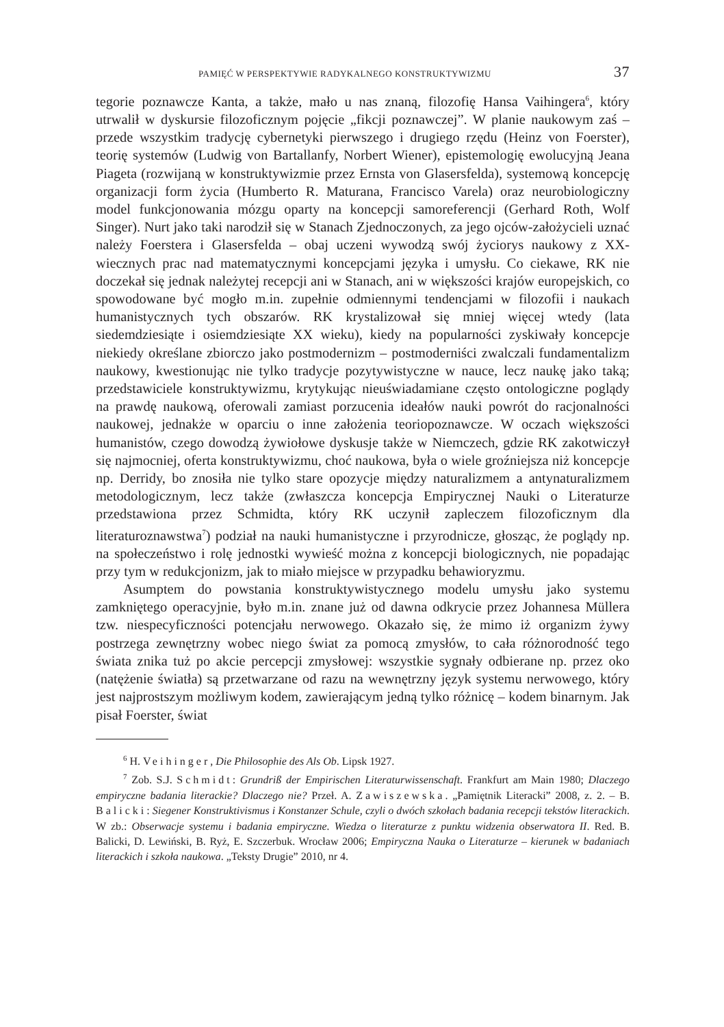PAMIĘĆ W PERSPEKTYWIE RADYKALNEGO KONSTRUKTYWIZMU 37
tegorie poznawcze Kanta, a także, mało u nas znaną, filozofię Hansa Vaihingera<sup>6</sup>, który utrwalił w dyskursie filozoficznym pojęcie „fikcji poznawczej”. W planie naukowym zaś – przede wszystkim tradycję cybernetyki pierwszego i drugiego rzędu (Heinz von Foerster), teorię systemów (Ludwig von Bartallanfy, Norbert Wiener), epistemologię ewolucyjną Jeana Piageta (rozwijaną w konstruktywizmie przez Ernsta von Glasersfelda), systemową koncepcję organizacji form życia (Humberto R. Maturana, Francisco Varela) oraz neurobiologiczny model funkcjonowania mózgu oparty na koncepcji samoreferencji (Gerhard Roth, Wolf Singer). Nurt jako taki narodził się w Stanach Zjednoczonych, za jego ojców-założycieli uznać należy Foerstera i Glasersfelda – obaj uczeni wywodzą swój życiorys naukowy z XX-wiecznych prac nad matematycznymi koncepcjami języka i umysłu. Co ciekawe, RK nie doczekał się jednak należytej recepcji ani w Stanach, ani w większości krajów europejskich, co spowodowane być mogło m.in. zupełnie odmiennymi tendencjami w filozofii i naukach humanistycznych tych obszarów. RK krystalizował się mniej więcej wtedy (lata siedemdziesiąte i osiemdziesiąte XX wieku), kiedy na popularności zyskiwały koncepcje niekiedy określane zbiorczo jako postmodernizm – postmoderniści zwalczali fundamentalizm naukowy, kwestionując nie tylko tradycje pozytywistyczne w nauce, lecz naukę jako taką; przedstawiciele konstruktywizmu, krytykując nieuświadamiane często ontologiczne poglądy na prawdę naukową, oferowali zamiast porzucenia ideałów nauki powrót do racjonalności naukowej, jednakże w oparciu o inne założenia teoriopoznawcze. W oczach większości humanistów, czego dowodzą żywiołowe dyskusje także w Niemczech, gdzie RK zakotwiczył się najmocniej, oferta konstruktywizmu, choć naukowa, była o wiele groźniejsza niż koncepcje np. Derridy, bo znosiła nie tylko stare opozycje między naturalizmem a antynaturalizmem metodologicznym, lecz także (zwłaszcza koncepcja Empirycznej Nauki o Literaturze przedstawiona przez Schmidta, który RK uczynił zapleczem filozoficznym dla literaturoznawstwa<sup>7</sup>) podział na nauki humanistyczne i przyrodnicze, głosząc, że poglądy np. na społeczeństwo i rolę jednostki wywieść można z koncepcji biologicznych, nie popadając przy tym w redukcjonizm, jak to miało miejsce w przypadku behawioryzmu.
Asumptem do powstania konstruktywistycznego modelu umysłu jako systemu zamkniętego operacyjnie, było m.in. znane już od dawna odkrycie przez Johannesa Müllera tzw. niespecyficzności potencjału nerwowego. Okazało się, że mimo iż organizm żywy postrzega zewnętrzny wobec niego świat za pomocą zmysłów, to cała różnorodność tego świata znika tuż po akcie percepcji zmysłowej: wszystkie sygnały odbierane np. przez oko (natężenie światła) są przetwarzane od razu na wewnętrzny język systemu nerwowego, który jest najprostszym możliwym kodem, zawierającym jedną tylko różnicę – kodem binarnym. Jak pisał Foerster, świat
<sup>6</sup> H. Veihinger, Die Philosophie des Als Ob. Lipsk 1927.
<sup>7</sup> Zob. S.J. Schmidt: Grundriß der Empirischen Literaturwissenschaft. Frankfurt am Main 1980; Dlaczego empiryczne badania literackie? Dlaczego nie? Przeł. A. Zawiszewska. „Pamiętnik Literacki” 2008, z. 2. – B. Balicki: Siegener Konstruktivismus i Konstanzer Schule, czyli o dwóch szkołach badania recepcji tekstów literackich. W zb.: Obserwacje systemu i badania empiryczne. Wiedza o literaturze z punktu widzenia obserwatora II. Red. B. Balicki, D. Lewiński, B. Ryż, E. Szczerbuk. Wrocław 2006; Empiryczna Nauka o Literaturze – kierunek w badaniach literackich i szkoła naukowa. „Teksty Drugie” 2010, nr 4.